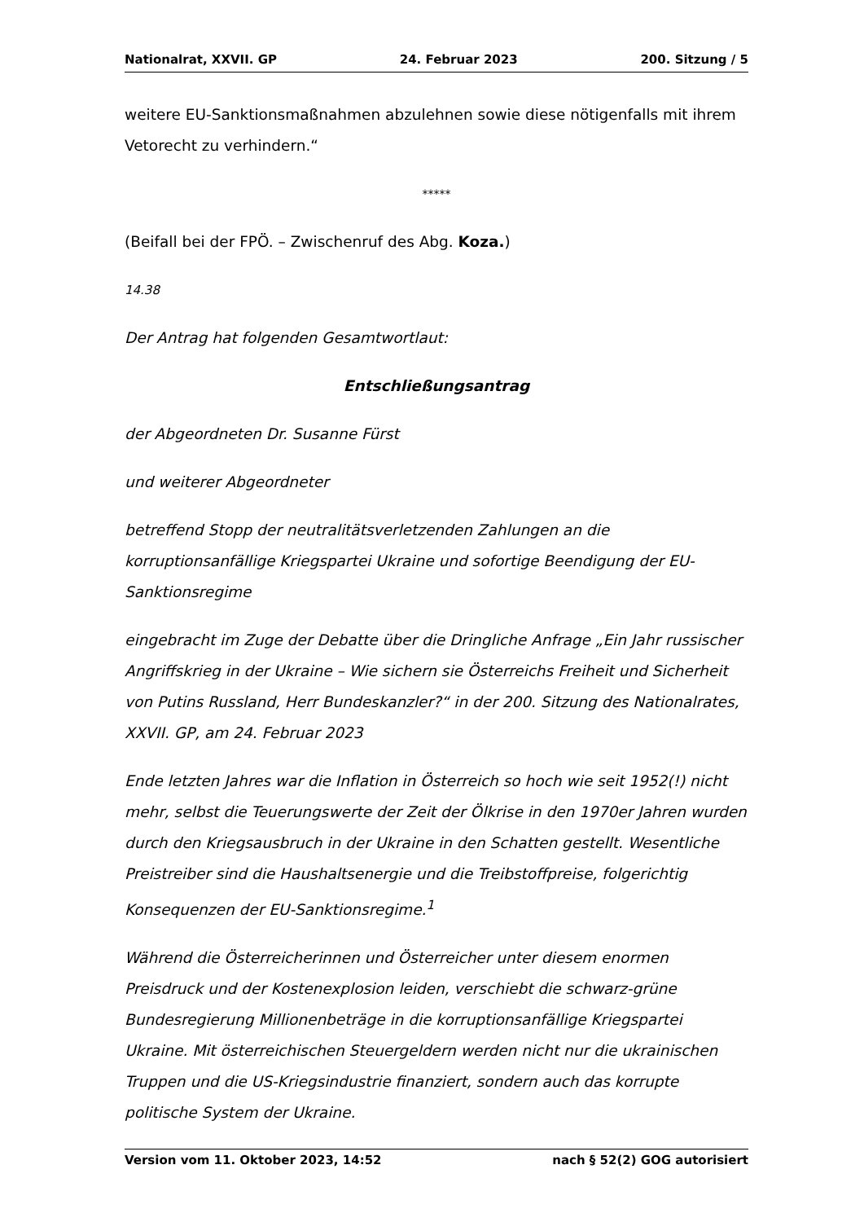Nationalrat, XXVII. GP 24. Februar 2023 200. Sitzung / 5
weitere EU-Sanktionsmaßnahmen abzulehnen sowie diese nötigenfalls mit ihrem Vetorecht zu verhindern.“
*****
(Beifall bei der FPÖ. – Zwischenruf des Abg. Koza.)
14.38
Der Antrag hat folgenden Gesamtwortlaut:
Entschließungsantrag
der Abgeordneten Dr. Susanne Fürst
und weiterer Abgeordneter
betreffend Stopp der neutralitätsverletzenden Zahlungen an die korruptionsanfällige Kriegspartei Ukraine und sofortige Beendigung der EU-Sanktionsregime
eingebracht im Zuge der Debatte über die Dringliche Anfrage „Ein Jahr russischer Angriffskrieg in der Ukraine – Wie sichern sie Österreichs Freiheit und Sicherheit von Putins Russland, Herr Bundeskanzler?“ in der 200. Sitzung des Nationalrates, XXVII. GP, am 24. Februar 2023
Ende letzten Jahres war die Inflation in Österreich so hoch wie seit 1952(!) nicht mehr, selbst die Teuerungswerte der Zeit der Ölkrise in den 1970er Jahren wurden durch den Kriegsausbruch in der Ukraine in den Schatten gestellt. Wesentliche Preistreiber sind die Haushaltsenergie und die Treibstoffpreise, folgerichtig Konsequenzen der EU-Sanktionsregime.<sup>1</sup>
Während die Österreicherinnen und Österreicher unter diesem enormen Preisdruck und der Kostenexplosion leiden, verschiebt die schwarz-grüne Bundesregierung Millionenbeträge in die korruptionsanfällige Kriegspartei Ukraine. Mit österreichischen Steuergeldern werden nicht nur die ukrainischen Truppen und die US-Kriegsindustrie finanziert, sondern auch das korrupte politische System der Ukraine.
Version vom 11. Oktober 2023, 14:52 nach § 52(2) GOG autorisiert